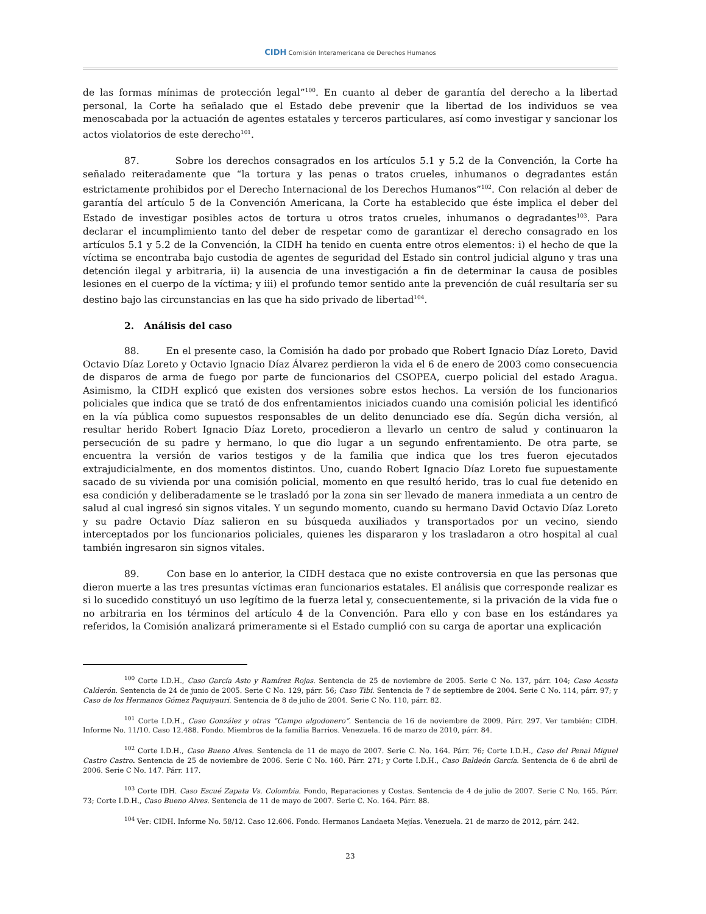CIDH Comisión Interamericana de Derechos Humanos
de las formas mínimas de protección legal”<sup>100</sup>. En cuanto al deber de garantía del derecho a la libertad personal, la Corte ha señalado que el Estado debe prevenir que la libertad de los individuos se vea menoscabada por la actuación de agentes estatales y terceros particulares, así como investigar y sancionar los actos violatorios de este derecho<sup>101</sup>.
87. Sobre los derechos consagrados en los artículos 5.1 y 5.2 de la Convención, la Corte ha señalado reiteradamente que “la tortura y las penas o tratos crueles, inhumanos o degradantes están estrictamente prohibidos por el Derecho Internacional de los Derechos Humanos”<sup>102</sup>. Con relación al deber de garantía del artículo 5 de la Convención Americana, la Corte ha establecido que éste implica el deber del Estado de investigar posibles actos de tortura u otros tratos crueles, inhumanos o degradantes<sup>103</sup>. Para declarar el incumplimiento tanto del deber de respetar como de garantizar el derecho consagrado en los artículos 5.1 y 5.2 de la Convención, la CIDH ha tenido en cuenta entre otros elementos: i) el hecho de que la víctima se encontraba bajo custodia de agentes de seguridad del Estado sin control judicial alguno y tras una detención ilegal y arbitraria, ii) la ausencia de una investigación a fin de determinar la causa de posibles lesiones en el cuerpo de la víctima; y iii) el profundo temor sentido ante la prevención de cuál resultaría ser su destino bajo las circunstancias en las que ha sido privado de libertad<sup>104</sup>.
2. Análisis del caso
88. En el presente caso, la Comisión ha dado por probado que Robert Ignacio Díaz Loreto, David Octavio Díaz Loreto y Octavio Ignacio Díaz Álvarez perdieron la vida el 6 de enero de 2003 como consecuencia de disparos de arma de fuego por parte de funcionarios del CSOPEA, cuerpo policial del estado Aragua. Asimismo, la CIDH explicó que existen dos versiones sobre estos hechos. La versión de los funcionarios policiales que indica que se trató de dos enfrentamientos iniciados cuando una comisión policial les identificó en la vía pública como supuestos responsables de un delito denunciado ese día. Según dicha versión, al resultar herido Robert Ignacio Díaz Loreto, procedieron a llevarlo un centro de salud y continuaron la persecución de su padre y hermano, lo que dio lugar a un segundo enfrentamiento. De otra parte, se encuentra la versión de varios testigos y de la familia que indica que los tres fueron ejecutados extrajudicialmente, en dos momentos distintos. Uno, cuando Robert Ignacio Díaz Loreto fue supuestamente sacado de su vivienda por una comisión policial, momento en que resultó herido, tras lo cual fue detenido en esa condición y deliberadamente se le trasladó por la zona sin ser llevado de manera inmediata a un centro de salud al cual ingresó sin signos vitales. Y un segundo momento, cuando su hermano David Octavio Díaz Loreto y su padre Octavio Díaz salieron en su búsqueda auxiliados y transportados por un vecino, siendo interceptados por los funcionarios policiales, quienes les dispararon y los trasladaron a otro hospital al cual también ingresaron sin signos vitales.
89. Con base en lo anterior, la CIDH destaca que no existe controversia en que las personas que dieron muerte a las tres presuntas víctimas eran funcionarios estatales. El análisis que corresponde realizar es si lo sucedido constituyó un uso legítimo de la fuerza letal y, consecuentemente, si la privación de la vida fue o no arbitraria en los términos del artículo 4 de la Convención. Para ello y con base en los estándares ya referidos, la Comisión analizará primeramente si el Estado cumplió con su carga de aportar una explicación
<sup>100</sup> Corte I.D.H., Caso García Asto y Ramírez Rojas. Sentencia de 25 de noviembre de 2005. Serie C No. 137, párr. 104; Caso Acosta Calderón. Sentencia de 24 de junio de 2005. Serie C No. 129, párr. 56; Caso Tibi. Sentencia de 7 de septiembre de 2004. Serie C No. 114, párr. 97; y Caso de los Hermanos Gómez Paquiyauri. Sentencia de 8 de julio de 2004. Serie C No. 110, párr. 82.
<sup>101</sup> Corte I.D.H., Caso González y otras “Campo algodonero”. Sentencia de 16 de noviembre de 2009. Párr. 297. Ver también: CIDH. Informe No. 11/10. Caso 12.488. Fondo. Miembros de la familia Barrios. Venezuela. 16 de marzo de 2010, párr. 84.
<sup>102</sup> Corte I.D.H., Caso Bueno Alves. Sentencia de 11 de mayo de 2007. Serie C. No. 164. Párr. 76; Corte I.D.H., Caso del Penal Miguel Castro Castro. Sentencia de 25 de noviembre de 2006. Serie C No. 160. Párr. 271; y Corte I.D.H., Caso Baldeón García. Sentencia de 6 de abril de 2006. Serie C No. 147. Párr. 117.
<sup>103</sup> Corte IDH. Caso Escué Zapata Vs. Colombia. Fondo, Reparaciones y Costas. Sentencia de 4 de julio de 2007. Serie C No. 165. Párr. 73; Corte I.D.H., Caso Bueno Alves. Sentencia de 11 de mayo de 2007. Serie C. No. 164. Párr. 88.
<sup>104</sup> Ver: CIDH. Informe No. 58/12. Caso 12.606. Fondo. Hermanos Landaeta Mejías. Venezuela. 21 de marzo de 2012, párr. 242.
23